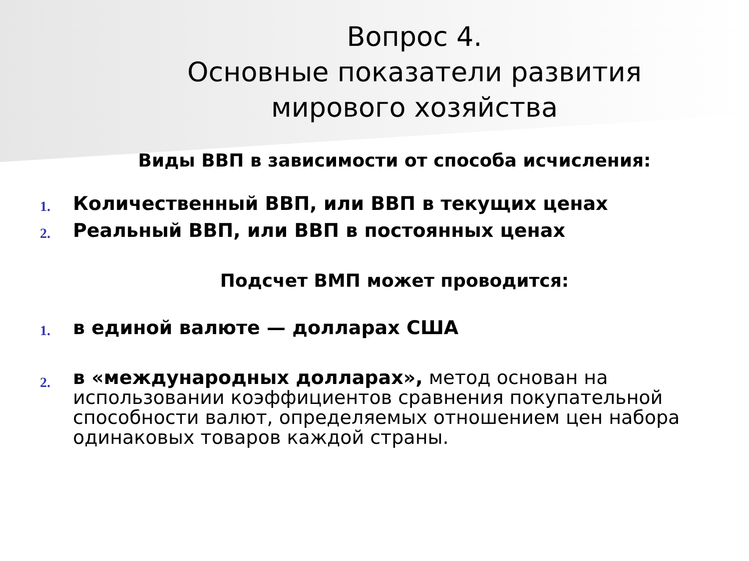Вопрос 4.
Основные показатели развития мирового хозяйства
Виды ВВП в зависимости от способа исчисления:
1. Количественный ВВП, или ВВП в текущих ценах
2. Реальный ВВП, или ВВП в постоянных ценах
Подсчет ВМП может проводится:
1. в единой валюте — долларах США
2. в «международных долларах», метод основан на использовании коэффициентов сравнения покупательной способности валют, определяемых отношением цен набора одинаковых товаров каждой страны.